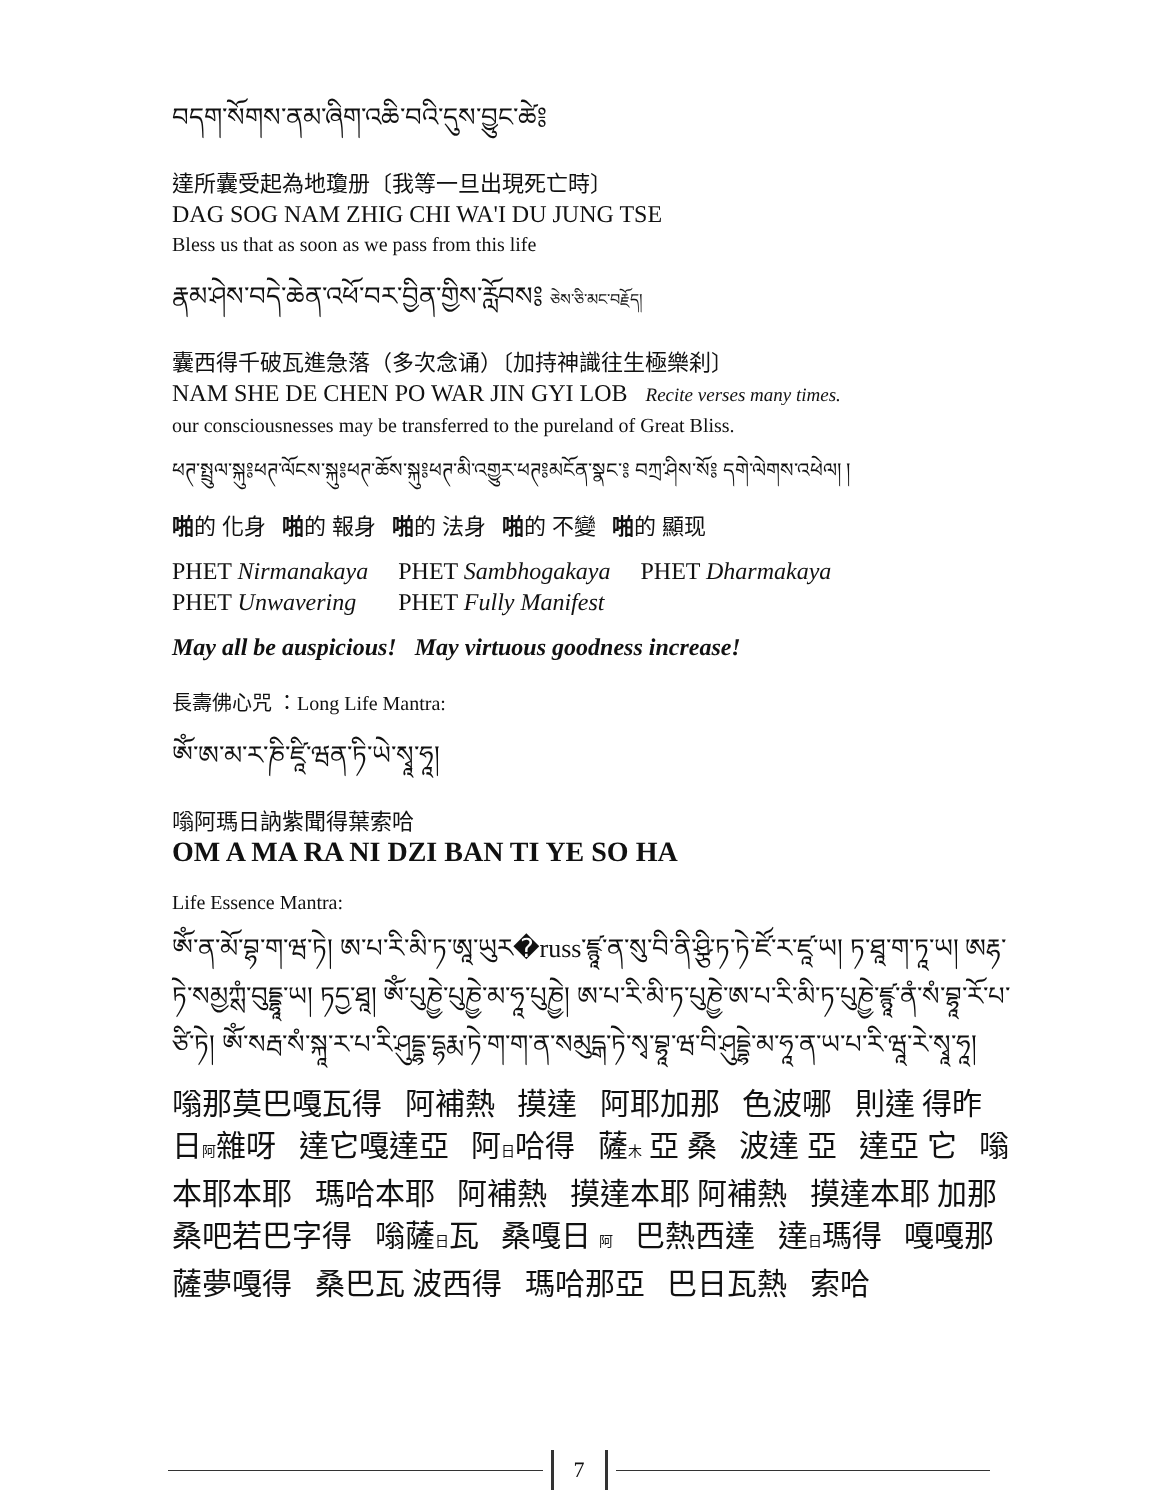བདག་སོགས་ནམ་ཞིག་འཆི་བའི་དུས་བྱུང་ཚེ༔
達所囊受起為地瓊册〔我等一旦出現死亡時〕
DAG SOG NAM ZHIG CHI WA'I DU JUNG TSE
Bless us that as soon as we pass from this life
རྣམ་ཤེས་བདེ་ཆེན་འཕོ་བར་བྱིན་གྱིས་རློབས༔ ཅེས་ཅི་མང་བརྗོད།
囊西得千破瓦進急落（多次念诵）〔加持神識往生極樂刹〕
NAM SHE DE CHEN PO WAR JIN GYI LOB Recite verses many times.
our consciousnesses may be transferred to the pureland of Great Bliss.
ཕཊ་སྤྲུལ་སྐུ༔ཕཊ་ལོངས་སྐུ༔ཕཊ་ཆོས་སྐུ༔ཕཊ་མི་འགྱུར་ཕཊ༔མངོན་སྣང་༔ བཀྲ་ཤིས་སོ༔ དགེ་ལེགས་འཕེལ། །
啪的 化身 啪的 報身 啪的 法身 啪的 不變 啪的 顯现
| PHET Nirmanakaya | PHET Sambhogakaya | PHET Dharmakaya |
| PHET Unwavering | PHET Fully Manifest | |
May all be auspicious! May virtuous goodness increase!
長壽佛心咒 ：Long Life Mantra:
ཨོཾ་ཨ་མ་ར་ཎི་ཛཱི་ཝན་ཏི་ཡེ་སྭཱ་ཧཱ།
嗡阿瑪日訥紫聞得葉索哈
OM A MA RA NI DZI BAN TI YE SO HA
Life Essence Mantra:
ཨོཾ་ན་མོ་བྷ་ག་ཝ་ཏེ། ཨ་པ་རི་མི་ཏ་ཨཱ་ཡུར�russ་ཛྙཱ་ན་སུ་བི་ནི་ཤྩི་ཏ་ཏེ་ཛོ་ར་ཛཱ་ཡ། ཏ་ཐཱ་ག་ཏཱ་ཡ། ཨརྷ་ཏེ་སམྱཀྶཾ་བུདྡྷཱ་ཡ། ཏདྱ་ཐཱ། ཨོཾ་པུཎྱེ་པུཎྱེ་མ་ཧཱ་པུཎྱེ། ཨ་པ་རི་མི་ཏ་པུཎྱེ་ཨ་པ་རི་མི་ཏ་པུཎྱེ་ཛྙཱ་ནཾ་སཾ་བྷཱ་རོ་པ་ཙི་ཏེ། ཨོཾ་སརྦ་སཾ་སྐཱ་ར་པ་རི་ཤུདྡྷ་དྷརྨ་ཏེ་ག་ག་ན་སམུདྒ་ཏེ་སྭ་བྷཱ་ཝ་བི་ཤུདྡྷེ་མ་ཧཱ་ན་ཡ་པ་རི་ཝཱ་རེ་སྭཱ་ཧཱ།
嗡那莫巴嘎瓦得 阿補熱 摸達 阿耶加那 色波哪 則達 得昨 日阿雜呀 達它嘎達亞 阿日哈得 薩木 亞 桑 波達 亞 達亞 它 嗡本耶本耶 瑪哈本耶 阿補熱 摸達本耶 阿補熱 摸達本耶 加那 桑吧若巴字得 嗡薩日瓦 桑嘎日 阿 巴熱西達 達日瑪得 嘎嘎那 薩夢嘎得 桑巴瓦 波西得 瑪哈那亞 巴日瓦熱 索哈
7